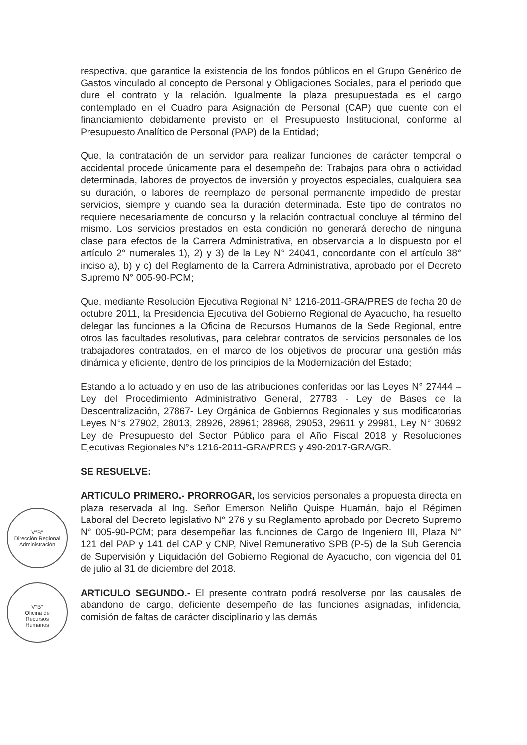V°B°
Dirección Regional
Administración
V°B°
Oficina de
Recursos
Humanos
respectiva, que garantice la existencia de los fondos públicos en el Grupo Genérico de Gastos vinculado al concepto de Personal y Obligaciones Sociales, para el periodo que dure el contrato y la relación. Igualmente la plaza presupuestada es el cargo contemplado en el Cuadro para Asignación de Personal (CAP) que cuente con el financiamiento debidamente previsto en el Presupuesto Institucional, conforme al Presupuesto Analítico de Personal (PAP) de la Entidad;
Que, la contratación de un servidor para realizar funciones de carácter temporal o accidental procede únicamente para el desempeño de: Trabajos para obra o actividad determinada, labores de proyectos de inversión y proyectos especiales, cualquiera sea su duración, o labores de reemplazo de personal permanente impedido de prestar servicios, siempre y cuando sea la duración determinada. Este tipo de contratos no requiere necesariamente de concurso y la relación contractual concluye al término del mismo. Los servicios prestados en esta condición no generará derecho de ninguna clase para efectos de la Carrera Administrativa, en observancia a lo dispuesto por el artículo 2° numerales 1), 2) y 3) de la Ley N° 24041, concordante con el artículo 38° inciso a), b) y c) del Reglamento de la Carrera Administrativa, aprobado por el Decreto Supremo N° 005-90-PCM;
Que, mediante Resolución Ejecutiva Regional N° 1216-2011-GRA/PRES de fecha 20 de octubre 2011, la Presidencia Ejecutiva del Gobierno Regional de Ayacucho, ha resuelto delegar las funciones a la Oficina de Recursos Humanos de la Sede Regional, entre otros las facultades resolutivas, para celebrar contratos de servicios personales de los trabajadores contratados, en el marco de los objetivos de procurar una gestión más dinámica y eficiente, dentro de los principios de la Modernización del Estado;
Estando a lo actuado y en uso de las atribuciones conferidas por las Leyes N° 27444 – Ley del Procedimiento Administrativo General, 27783 - Ley de Bases de la Descentralización, 27867- Ley Orgánica de Gobiernos Regionales y sus modificatorias Leyes N°s 27902, 28013, 28926, 28961; 28968, 29053, 29611 y 29981, Ley N° 30692 Ley de Presupuesto del Sector Público para el Año Fiscal 2018 y Resoluciones Ejecutivas Regionales N°s 1216-2011-GRA/PRES y 490-2017-GRA/GR.
SE RESUELVE:
ARTICULO PRIMERO.- PRORROGAR, los servicios personales a propuesta directa en plaza reservada al Ing. Señor Emerson Neliño Quispe Huamán, bajo el Régimen Laboral del Decreto legislativo N° 276 y su Reglamento aprobado por Decreto Supremo N° 005-90-PCM; para desempeñar las funciones de Cargo de Ingeniero III, Plaza N° 121 del PAP y 141 del CAP y CNP, Nivel Remunerativo SPB (P-5) de la Sub Gerencia de Supervisión y Liquidación del Gobierno Regional de Ayacucho, con vigencia del 01 de julio al 31 de diciembre del 2018.
ARTICULO SEGUNDO.- El presente contrato podrá resolverse por las causales de abandono de cargo, deficiente desempeño de las funciones asignadas, infidencia, comisión de faltas de carácter disciplinario y las demás